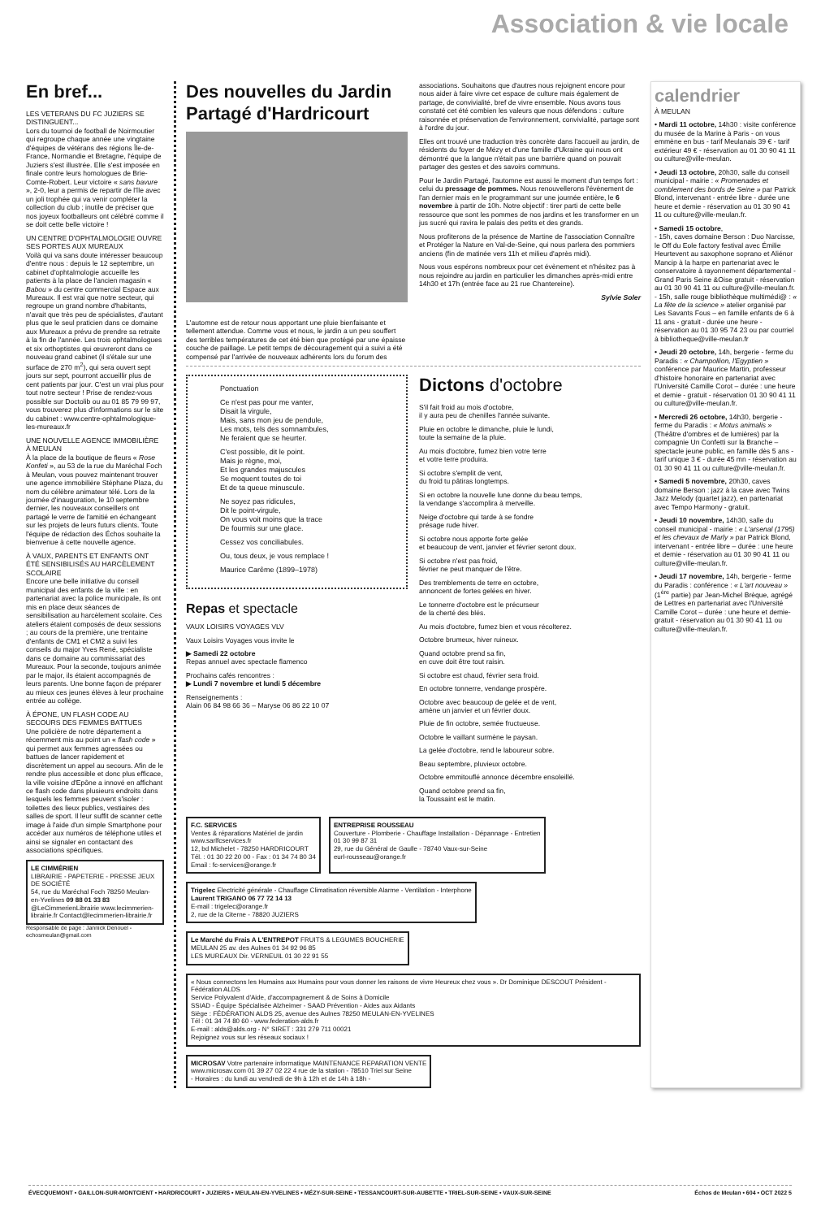Association & vie locale
En bref...
LES VETERANS DU FC JUZIERS SE DISTINGUENT...
Lors du tournoi de football de Noirmoutier qui regroupe chaque année une vingtaine d'équipes de vétérans des régions Île-de-France, Normandie et Bretagne, l'équipe de Juziers s'est illustrée. Elle s'est imposée en finale contre leurs homologues de Brie-Comte-Robert. Leur victoire « sans bavure », 2-0, leur a permis de repartir de l'île avec un joli trophée qui va venir compléter la collection du club ; inutile de préciser que nos joyeux footballeurs ont célébré comme il se doit cette belle victoire !
UN CENTRE D'OPHTALMOLOGIE OUVRE SES PORTES AUX MUREAUX
Voilà qui va sans doute intéresser beaucoup d'entre nous : depuis le 12 septembre, un cabinet d'ophtalmologie accueille les patients à la place de l'ancien magasin « Babou » du centre commercial Espace aux Mureaux. Il est vrai que notre secteur, qui regroupe un grand nombre d'habitants, n'avait que très peu de spécialistes, d'autant plus que le seul praticien dans ce domaine aux Mureaux a prévu de prendre sa retraite à la fin de l'année. Les trois ophtalmologues et six orthoptistes qui œuvreront dans ce nouveau grand cabinet (il s'étale sur une surface de 270 m<sup>2</sup>), qui sera ouvert sept jours sur sept, pourront accueillir plus de cent patients par jour. C'est un vrai plus pour tout notre secteur ! Prise de rendez-vous possible sur Doctolib ou au 01 85 79 99 97, vous trouverez plus d'informations sur le site du cabinet : www.centre-ophtalmologique-les-mureaux.fr
UNE NOUVELLE AGENCE IMMOBILIÈRE À MEULAN
À la place de la boutique de fleurs « Rose Konfeti », au 53 de la rue du Maréchal Foch à Meulan, vous pouvez maintenant trouver une agence immobilière Stéphane Plaza, du nom du célèbre animateur télé. Lors de la journée d'inauguration, le 10 septembre dernier, les nouveaux conseillers ont partagé le verre de l'amitié en échangeant sur les projets de leurs futurs clients. Toute l'équipe de rédaction des Échos souhaite la bienvenue à cette nouvelle agence.
À VAUX, PARENTS ET ENFANTS ONT ÉTÉ SENSIBILISÉS AU HARCÈLEMENT SCOLAIRE
Encore une belle initiative du conseil municipal des enfants de la ville : en partenariat avec la police municipale, ils ont mis en place deux séances de sensibilisation au harcèlement scolaire. Ces ateliers étaient composés de deux sessions ; au cours de la première, une trentaine d'enfants de CM1 et CM2 a suivi les conseils du major Yves René, spécialiste dans ce domaine au commissariat des Mureaux. Pour la seconde, toujours animée par le major, ils étaient accompagnés de leurs parents. Une bonne façon de préparer au mieux ces jeunes élèves à leur prochaine entrée au collège.
À ÉPONE, UN FLASH CODE AU SECOURS DES FEMMES BATTUES
Une policière de notre département a récemment mis au point un « flash code » qui permet aux femmes agressées ou battues de lancer rapidement et discrètement un appel au secours. Afin de le rendre plus accessible et donc plus efficace, la ville voisine d'Epône a innové en affichant ce flash code dans plusieurs endroits dans lesquels les femmes peuvent s'isoler : toilettes des lieux publics, vestiaires des salles de sport. Il leur suffit de scanner cette image à l'aide d'un simple Smartphone pour accéder aux numéros de téléphone utiles et ainsi se signaler en contactant des associations spécifiques.
LE CIMMÉRIEN
LIBRAIRIE - PAPETERIE - PRESSE JEUX DE SOCIÉTÉ
54, rue du Maréchal Foch 78250 Meulan-en-Yvelines 09 88 01 33 83
@LeCimmerienLibrairie www.lecimmerien-librairie.fr Contact@lecimmerien-librairie.fr
Responsable de page : Jannick Denouel - echosmeulan@gmail.com
Des nouvelles du Jardin Partagé d'Hardricourt
L'automne est de retour nous apportant une pluie bienfaisante et tellement attendue. Comme vous et nous, le jardin a un peu souffert des terribles températures de cet été bien que protégé par une épaisse couche de paillage. Le petit temps de découragement qui a suivi a été compensé par l'arrivée de nouveaux adhérents lors du forum des
associations. Souhaitons que d'autres nous rejoignent encore pour nous aider à faire vivre cet espace de culture mais également de partage, de convivialité, bref de vivre ensemble. Nous avons tous constaté cet été combien les valeurs que nous défendons : culture raisonnée et préservation de l'environnement, convivialité, partage sont à l'ordre du jour.
Elles ont trouvé une traduction très concrète dans l'accueil au jardin, de résidents du foyer de Mézy et d'une famille d'Ukraine qui nous ont démontré que la langue n'était pas une barrière quand on pouvait partager des gestes et des savoirs communs.
Pour le Jardin Partagé, l'automne est aussi le moment d'un temps fort : celui du pressage de pommes. Nous renouvellerons l'évènement de l'an dernier mais en le programmant sur une journée entière, le 6 novembre à partir de 10h. Notre objectif : tirer parti de cette belle ressource que sont les pommes de nos jardins et les transformer en un jus sucré qui ravira le palais des petits et des grands.
Nous profiterons de la présence de Martine de l'association Connaître et Protéger la Nature en Val-de-Seine, qui nous parlera des pommiers anciens (fin de matinée vers 11h et milieu d'après midi).
Nous vous espérons nombreux pour cet évènement et n'hésitez pas à nous rejoindre au jardin en particulier les dimanches après-midi entre 14h30 et 17h (entrée face au 21 rue Chantereine).
Sylvie Soler
Ponctuation
Ce n'est pas pour me vanter,
Disait la virgule,
Mais, sans mon jeu de pendule,
Les mots, tels des somnambules,
Ne feraient que se heurter.
C'est possible, dit le point.
Mais je règne, moi,
Et les grandes majuscules
Se moquent toutes de toi
Et de ta queue minuscule.
Ne soyez pas ridicules,
Dit le point-virgule,
On vous voit moins que la trace
De fourmis sur une glace.
Cessez vos conciliabules.
Ou, tous deux, je vous remplace !
Maurice Carême (1899–1978)
Repas et spectacle
VAUX LOISIRS VOYAGES VLV
Vaux Loisirs Voyages vous invite le
▶ Samedi 22 octobre
Repas annuel avec spectacle flamenco
Prochains cafés rencontres :
▶ Lundi 7 novembre et lundi 5 décembre
Renseignements :
Alain 06 84 98 66 36 – Maryse 06 86 22 10 07
Dictons d'octobre
S'il fait froid au mois d'octobre,
il y aura peu de chenilles l'année suivante.
Pluie en octobre le dimanche, pluie le lundi,
toute la semaine de la pluie.
Au mois d'octobre, fumez bien votre terre
et votre terre produira.
Si octobre s'emplit de vent,
du froid tu pâtiras longtemps.
Si en octobre la nouvelle lune donne du beau temps,
la vendange s'accomplira à merveille.
Neige d'octobre qui tarde à se fondre
présage rude hiver.
Si octobre nous apporte forte gelée
et beaucoup de vent, janvier et février seront doux.
Si octobre n'est pas froid,
février ne peut manquer de l'être.
Des tremblements de terre en octobre,
annoncent de fortes gelées en hiver.
Le tonnerre d'octobre est le précurseur
de la cherté des blés.
Au mois d'octobre, fumez bien et vous récolterez.
Octobre brumeux, hiver ruineux.
Quand octobre prend sa fin,
en cuve doit être tout raisin.
Si octobre est chaud, février sera froid.
En octobre tonnerre, vendange prospère.
Octobre avec beaucoup de gelée et de vent,
amène un janvier et un février doux.
Pluie de fin octobre, semée fructueuse.
Octobre le vaillant surmène le paysan.
La gelée d'octobre, rend le laboureur sobre.
Beau septembre, pluvieux octobre.
Octobre emmitouflé annonce décembre ensoleillé.
Quand octobre prend sa fin,
la Toussaint est le matin.
F.C. SERVICES
Ventes & réparations Matériel de jardin
www.sarlfcservices.fr
12, bd Michelet - 78250 HARDRICOURT
Tél. : 01 30 22 20 00 - Fax : 01 34 74 80 34
Email : fc-services@orange.fr
ENTREPRISE ROUSSEAU
Couverture - Plomberie - Chauffage Installation - Dépannage - Entretien
01 30 99 87 31
29, rue du Général de Gaulle - 78740 Vaux-sur-Seine
eurl-rousseau@orange.fr
Trigelec Electricité générale - Chauffage Climatisation réversible Alarme - Ventilation - Interphone
Laurent TRIGANO 06 77 72 14 13
E-mail : trigelec@orange.fr
2, rue de la Citerne - 78820 JUZIERS
Le Marché du Frais A L'ENTREPOT FRUITS & LEGUMES BOUCHERIE
MEULAN 25 av. des Aulnes 01 34 92 96 85
LES MUREAUX Dir. VERNEUIL 01 30 22 91 55
« Nous connectons les Humains aux Humains pour vous donner les raisons de vivre Heureux chez vous ». Dr Dominique DESCOUT Président - Fédération ALDS
Service Polyvalent d'Aide, d'accompagnement & de Soins à Domicile
SSIAD - Équipe Spécialisée Alzheimer - SAAD Prévention - Aides aux Aidants
Siège : FÉDÉRATION ALDS 25, avenue des Aulnes 78250 MEULAN-EN-YVELINES
Tél : 01 34 74 80 60 - www.federation-alds.fr
E-mail : alds@alds.org - N° SIRET : 331 279 711 00021
Rejoignez vous sur les réseaux sociaux !
MICROSAV Votre partenaire informatique MAINTENANCE REPARATION VENTE
www.microsav.com 01 39 27 02 22 4 rue de la station - 78510 Triel sur Seine
- Horaires : du lundi au vendredi de 9h à 12h et de 14h à 18h -
calendrier
À MEULAN
• Mardi 11 octobre, 14h30 : visite conférence du musée de la Marine à Paris - on vous emmène en bus - tarif Meulanais 39 € - tarif extérieur 49 € - réservation au 01 30 90 41 11 ou culture@ville-meulan.
• Jeudi 13 octobre, 20h30, salle du conseil municipal - mairie : « Promenades et comblement des bords de Seine » par Patrick Blond, intervenant - entrée libre - durée une heure et demie - réservation au 01 30 90 41 11 ou culture@ville-meulan.fr.
• Samedi 15 octobre,
- 15h, caves domaine Berson : Duo Narcisse, le Off du Eole factory festival avec Émilie Heurtevent au saxophone soprano et Aliénor Mancip à la harpe en partenariat avec le conservatoire à rayonnement départemental - Grand Paris Seine &Oise gratuit - réservation au 01 30 90 41 11 ou culture@ville-meulan.fr.
- 15h, salle rouge bibliothèque multimédi@ : « La fête de la science » atelier organisé par Les Savants Fous – en famille enfants de 6 à 11 ans - gratuit - durée une heure - réservation au 01 30 95 74 23 ou par courriel à bibliotheque@ville-meulan.fr
• Jeudi 20 octobre, 14h, bergerie - ferme du Paradis : « Champollion, l'Egyptien » conférence par Maurice Martin, professeur d'histoire honoraire en partenariat avec l'Université Camille Corot – durée : une heure et demie - gratuit - réservation 01 30 90 41 11 ou culture@ville-meulan.fr.
• Mercredi 26 octobre, 14h30, bergerie - ferme du Paradis : « Motus animalis » (Théâtre d'ombres et de lumières) par la compagnie Un Confetti sur la Branche – spectacle jeune public, en famille dès 5 ans - tarif unique 3 € - durée 45 mn - réservation au 01 30 90 41 11 ou culture@ville-meulan.fr.
• Samedi 5 novembre, 20h30, caves domaine Berson : jazz à la cave avec Twins Jazz Melody (quartet jazz), en partenariat avec Tempo Harmony - gratuit.
• Jeudi 10 novembre, 14h30, salle du conseil municipal - mairie : « L'arsenal (1795) et les chevaux de Marly » par Patrick Blond, intervenant - entrée libre – durée : une heure et demie - réservation au 01 30 90 41 11 ou culture@ville-meulan.fr.
• Jeudi 17 novembre, 14h, bergerie - ferme du Paradis : conférence : « L'art nouveau » (1<sup>ère</sup> partie) par Jean-Michel Brèque, agrégé de Lettres en partenariat avec l'Université Camille Corot – durée : une heure et demie- gratuit - réservation au 01 30 90 41 11 ou culture@ville-meulan.fr.
ÉVECQUEMONT • GAILLON-SUR-MONTCIENT • HARDRICOURT • JUZIERS • MEULAN-EN-YVELINES • MÉZY-SUR-SEINE • TESSANCOURT-SUR-AUBETTE • TRIEL-SUR-SEINE • VAUX-SUR-SEINE Échos de Meulan • 604 • OCT 2022 5